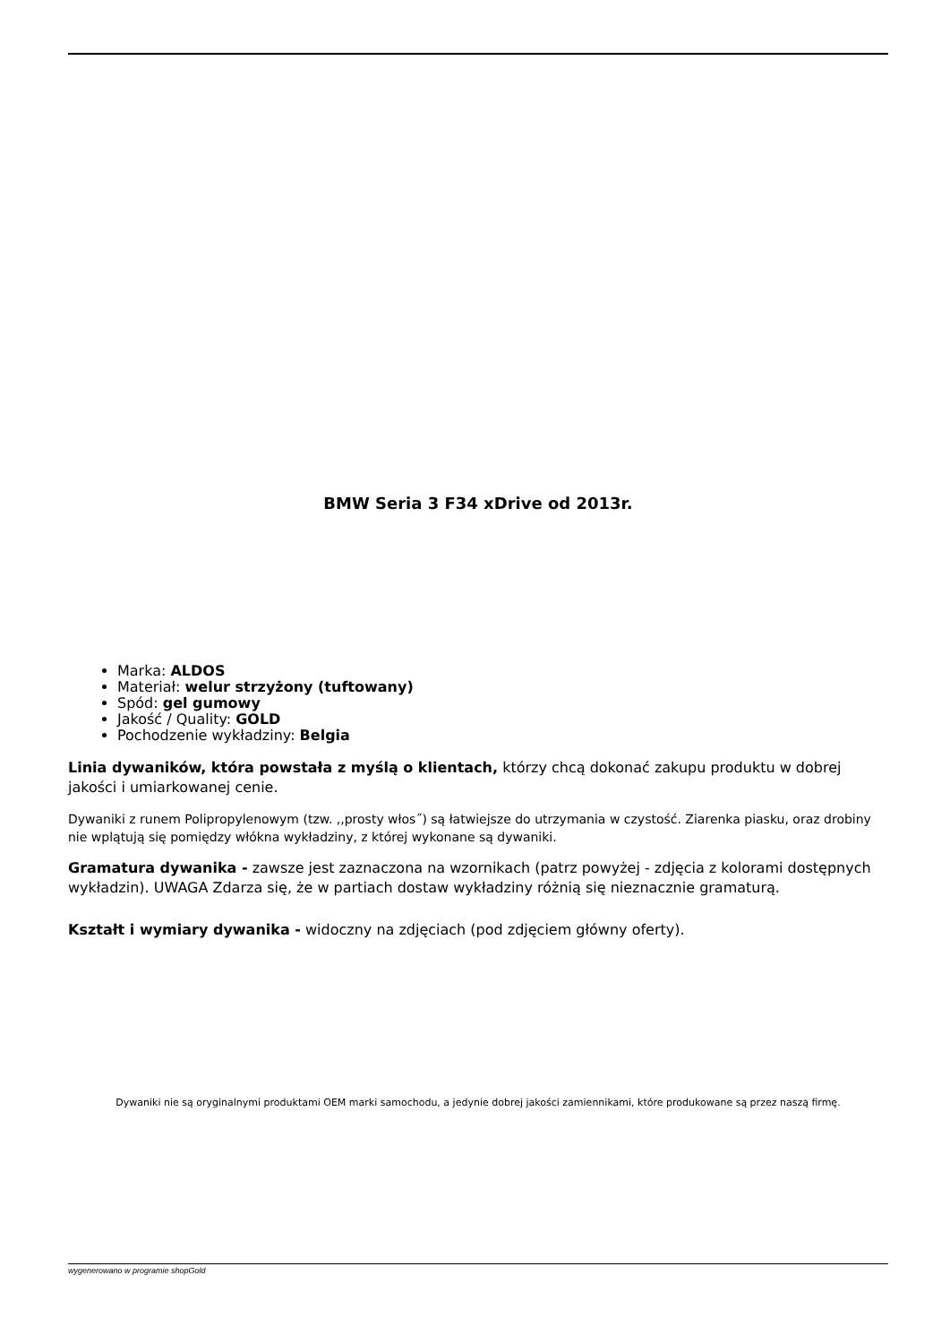BMW Seria 3 F34 xDrive od 2013r.
Marka: ALDOS
Materiał: welur strzyżony (tuftowany)
Spód: gel gumowy
Jakość / Quality: GOLD
Pochodzenie wykładziny: Belgia
Linia dywaników, która powstała z myślą o klientach, którzy chcą dokonać zakupu produktu w dobrej jakości i umiarkowanej cenie.
Dywaniki z runem Polipropylenowym (tzw. ,,prosty włos˝) są łatwiejsze do utrzymania w czystość. Ziarenka piasku, oraz drobiny nie wplątują się pomiędzy włókna wykładziny, z której wykonane są dywaniki.
Gramatura dywanika - zawsze jest zaznaczona na wzornikach (patrz powyżej - zdjęcia z kolorami dostępnych wykładzin). UWAGA Zdarza się, że w partiach dostaw wykładziny różnią się nieznacznie gramaturą.
Kształt i wymiary dywanika - widoczny na zdjęciach (pod zdjęciem główny oferty).
Dywaniki nie są oryginalnymi produktami OEM marki samochodu, a jedynie dobrej jakości zamiennikami, które produkowane są przez naszą firmę.
wygenerowano w programie shopGold